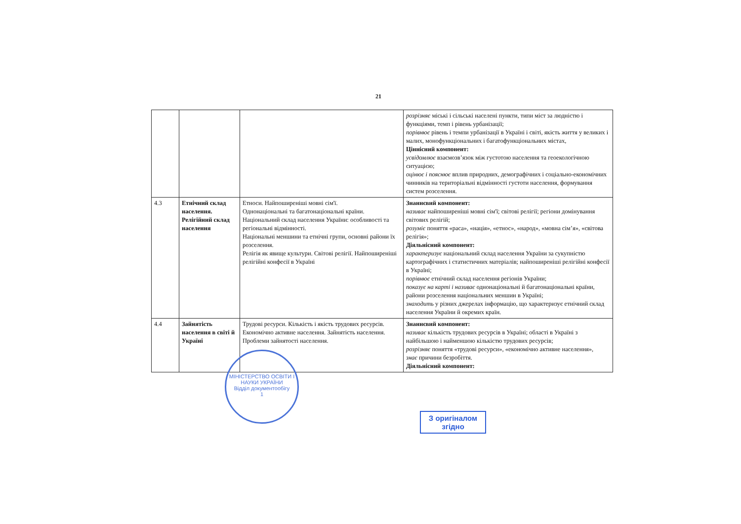21
| | | | розрізняє міські і сільські населені пункти, типи міст за людністю і функціями, темп і рівень урбанізації; порівнює рівень і темпи урбанізації в Україні і світі, якість життя у великих і малих, монофункціональних і багатофункціональних містах, Ціннісний компонент: усвідомлює взаємозв’язок між густотою населення та геоекологічною ситуацією; оцінює і пояснює вплив природних, демографічних і соціально-економічних чинників на територіальні відмінності густоти населення, формування систем розселення. |
| 4.3 | Етнічний склад населення. Релігійний склад населення | Етноси. Найпоширеніші мовні сім'ї. Однонаціональні та багатонаціональні країни. Національний склад населення України: особливості та регіональні відмінності. Національні меншини та етнічні групи, основні райони їх розселення. Релігія як явище культури. Світові релігії. Найпоширеніші релігійні конфесії в Україні | Знаннєвий компонент: називає найпоширеніші мовні сім'ї; світові релігії; регіони домінування світових релігій; розуміє поняття «раса», «нація», «етнос», «народ», «мовна сім’я», «світова релігія»; Діяльнісний компонент: характеризує національний склад населення України за сукупністю картографічних і статистичних матеріалів; найпоширеніші релігійні конфесії в Україні; порівнює етнічний склад населення регіонів України; показує на карті і називає однонаціональні й багатонаціональні країни, райони розселення національних меншин в Україні; знаходить у різних джерелах інформацію, що характеризує етнічний склад населення України й окремих країн. |
| 4.4 | Зайнятість населення в світі й Україні | Трудові ресурси. Кількість і якість трудових ресурсів. Економічно активне населення. Зайнятість населення. Проблеми зайнятості населення. | Знаннєвий компонент: називає кількість трудових ресурсів в Україні; області в Україні з найбільшою і найменшою кількістю трудових ресурсів; розрізняє поняття «трудові ресурси», «економічно активне населення», знає причини безробіття. Діяльнісний компонент: |
МІНІСТЕРСТВО ОСВІТИ І НАУКИ УКРАЇНИ
Відділ документообігу
1
З оригіналом згідно